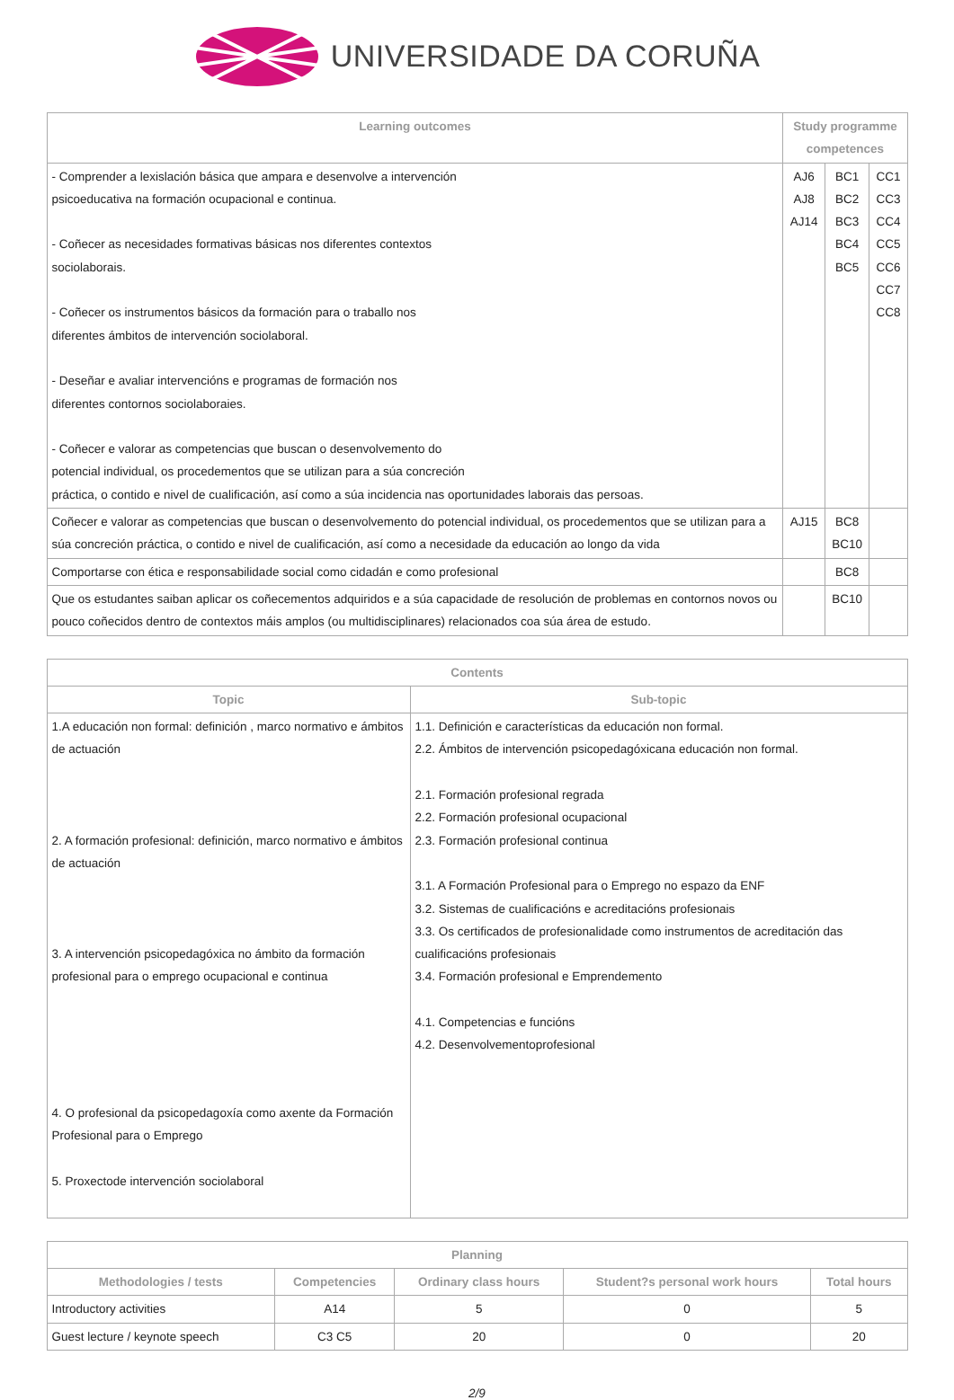UNIVERSIDADE DA CORUÑA
| Learning outcomes | Study programme competences | | |
| --- | --- | --- | --- |
| - Comprender a lexislación básica que ampara e desenvolve a intervención psicoeducativa na formación ocupacional e continua. - Coñecer as necesidades formativas básicas nos diferentes contextos sociolaborais. - Coñecer os instrumentos básicos da formación para o traballo nos diferentes ámbitos de intervención sociolaboral. - Deseñar e avaliar intervencións e programas de formación nos diferentes contornos sociolaboraies. - Coñecer e valorar as competencias que buscan o desenvolvemento do potencial individual, os procedementos que se utilizan para a súa concreción práctica, o contido e nivel de cualificación, así como a súa incidencia nas oportunidades laborais das persoas. | AJ6 AJ8 AJ14 | BC1 BC2 BC3 BC4 BC5 | CC1 CC3 CC4 CC5 CC6 CC7 CC8 |
| Coñecer e valorar as competencias que buscan o desenvolvemento do potencial individual, os procedementos que se utilizan para a súa concreción práctica, o contido e nivel de cualificación, así como a necesidade da educación ao longo da vida | AJ15 | BC8 BC10 | |
| Comportarse con ética e responsabilidade social como cidadán e como profesional | | BC8 | |
| Que os estudantes saiban aplicar os coñecementos adquiridos e a súa capacidade de resolución de problemas en contornos novos ou pouco coñecidos dentro de contextos máis amplos (ou multidisciplinares) relacionados coa súa área de estudo. | | BC10 | |
| Contents | |
| --- | --- |
| Topic | Sub-topic |
| 1.A educación non formal: definición , marco normativo e ámbitos de actuación 2. A formación profesional: definición, marco normativo e ámbitos de actuación 3. A intervención psicopedagóxica no ámbito da formación profesional para o emprego ocupacional e continua 4. O profesional da psicopedagoxía como axente da Formación Profesional para o Emprego 5. Proxectode intervención sociolaboral | 1.1. Definición e características da educación non formal. 2.2. Ámbitos de intervención psicopedagóxicana educación non formal. 2.1. Formación profesional regrada 2.2. Formación profesional ocupacional 2.3. Formación profesional continua 3.1. A Formación Profesional para o Emprego no espazo da ENF 3.2. Sistemas de cualificacións e acreditacións profesionais 3.3. Os certificados de profesionalidade como instrumentos de acreditación das cualificacións profesionais 3.4. Formación profesional e Emprendemento 4.1. Competencias e funcións 4.2. Desenvolvementoprofesional |
| Planning | | | | |
| --- | --- | --- | --- | --- |
| Methodologies / tests | Competencies | Ordinary class hours | Student?s personal work hours | Total hours |
| Introductory activities | A14 | 5 | 0 | 5 |
| Guest lecture / keynote speech | C3 C5 | 20 | 0 | 20 |
2/9